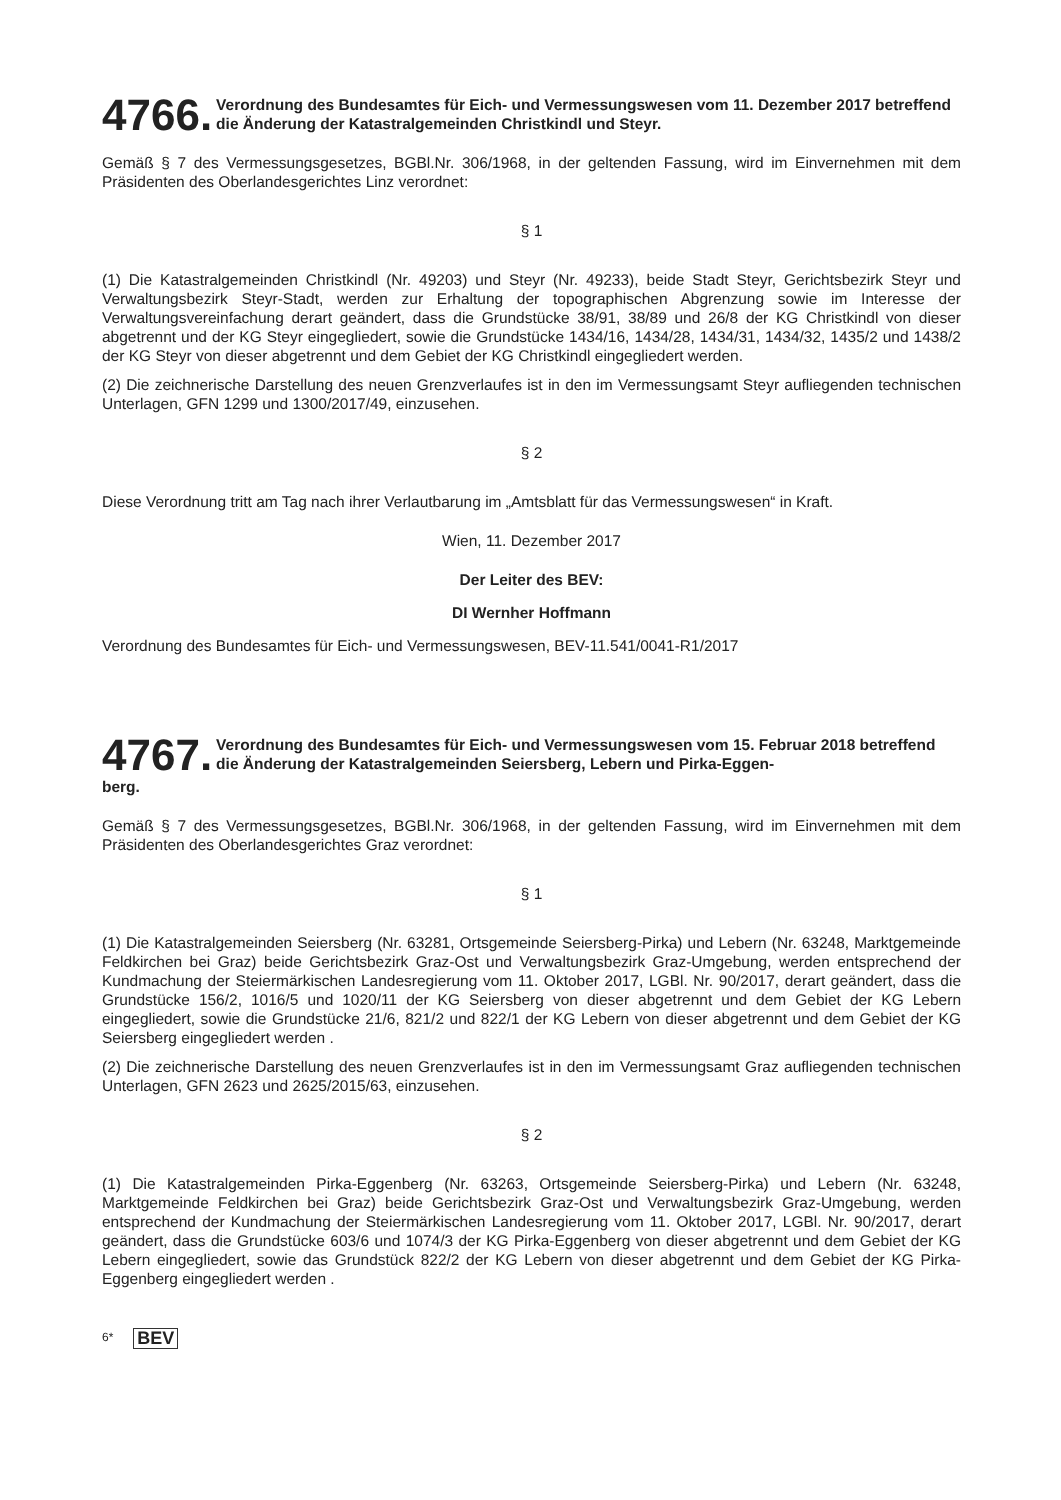4766. Verordnung des Bundesamtes für Eich- und Vermessungswesen vom 11. Dezember 2017 betreffend die Änderung der Katastralgemeinden Christkindl und Steyr.
Gemäß § 7 des Vermessungsgesetzes, BGBl.Nr. 306/1968, in der geltenden Fassung, wird im Einvernehmen mit dem Präsidenten des Oberlandesgerichtes Linz verordnet:
§ 1
(1) Die Katastralgemeinden Christkindl (Nr. 49203) und Steyr (Nr. 49233), beide Stadt Steyr, Gerichtsbezirk Steyr und Verwaltungsbezirk Steyr-Stadt, werden zur Erhaltung der topographischen Abgrenzung sowie im Interesse der Verwaltungsvereinfachung derart geändert, dass die Grundstücke 38/91, 38/89 und 26/8 der KG Christkindl von dieser abgetrennt und der KG Steyr eingegliedert, sowie die Grundstücke 1434/16, 1434/28, 1434/31, 1434/32, 1435/2 und 1438/2 der KG Steyr von dieser abgetrennt und dem Gebiet der KG Christkindl eingegliedert werden.
(2) Die zeichnerische Darstellung des neuen Grenzverlaufes ist in den im Vermessungsamt Steyr aufliegenden technischen Unterlagen, GFN 1299 und 1300/2017/49, einzusehen.
§ 2
Diese Verordnung tritt am Tag nach ihrer Verlautbarung im „Amtsblatt für das Vermessungswesen“ in Kraft.
Wien, 11. Dezember 2017
Der Leiter des BEV:
DI Wernher Hoffmann
Verordnung des Bundesamtes für Eich- und Vermessungswesen, BEV-11.541/0041-R1/2017
4767. Verordnung des Bundesamtes für Eich- und Vermessungswesen vom 15. Februar 2018 betreffend die Änderung der Katastralgemeinden Seiersberg, Lebern und Pirka-Eggen-
berg.
Gemäß § 7 des Vermessungsgesetzes, BGBl.Nr. 306/1968, in der geltenden Fassung, wird im Einvernehmen mit dem Präsidenten des Oberlandesgerichtes Graz verordnet:
§ 1
(1) Die Katastralgemeinden Seiersberg (Nr. 63281, Ortsgemeinde Seiersberg-Pirka) und Lebern (Nr. 63248, Marktgemeinde Feldkirchen bei Graz) beide Gerichtsbezirk Graz-Ost und Verwaltungsbezirk Graz-Umgebung, werden entsprechend der Kundmachung der Steiermärkischen Landesregierung vom 11. Oktober 2017, LGBl. Nr. 90/2017, derart geändert, dass die Grundstücke 156/2, 1016/5 und 1020/11 der KG Seiersberg von dieser abgetrennt und dem Gebiet der KG Lebern eingegliedert, sowie die Grundstücke 21/6, 821/2 und 822/1 der KG Lebern von dieser abgetrennt und dem Gebiet der KG Seiersberg eingegliedert werden .
(2) Die zeichnerische Darstellung des neuen Grenzverlaufes ist in den im Vermessungsamt Graz aufliegenden technischen Unterlagen, GFN 2623 und 2625/2015/63, einzusehen.
§ 2
(1) Die Katastralgemeinden Pirka-Eggenberg (Nr. 63263, Ortsgemeinde Seiersberg-Pirka) und Lebern (Nr. 63248, Marktgemeinde Feldkirchen bei Graz) beide Gerichtsbezirk Graz-Ost und Verwaltungsbezirk Graz-Umgebung, werden entsprechend der Kundmachung der Steiermärkischen Landesregierung vom 11. Oktober 2017, LGBl. Nr. 90/2017, derart geändert, dass die Grundstücke 603/6 und 1074/3 der KG Pirka-Eggenberg von dieser abgetrennt und dem Gebiet der KG Lebern eingegliedert, sowie das Grundstück 822/2 der KG Lebern von dieser abgetrennt und dem Gebiet der KG Pirka-Eggenberg eingegliedert werden .
6* BEV